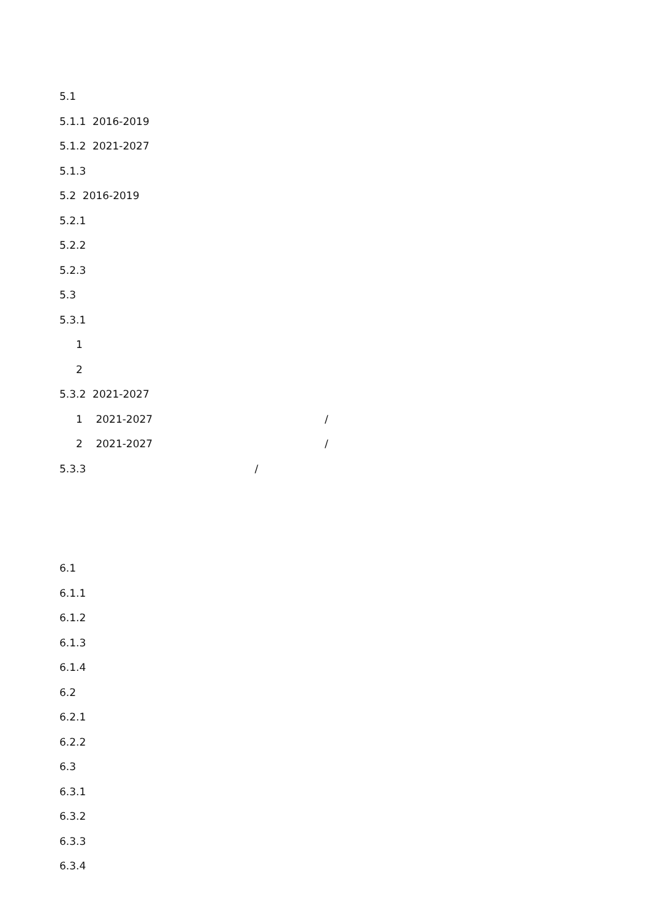5.1
5.1.1 2016-2019
5.1.2 2021-2027
5.1.3
5.2 2016-2019
5.2.1
5.2.2
5.2.3
5.3
5.3.1
1
2
5.3.2 2021-2027
1 2021-2027 /
2 2021-2027 /
5.3.3 /
6.1
6.1.1
6.1.2
6.1.3
6.1.4
6.2
6.2.1
6.2.2
6.3
6.3.1
6.3.2
6.3.3
6.3.4